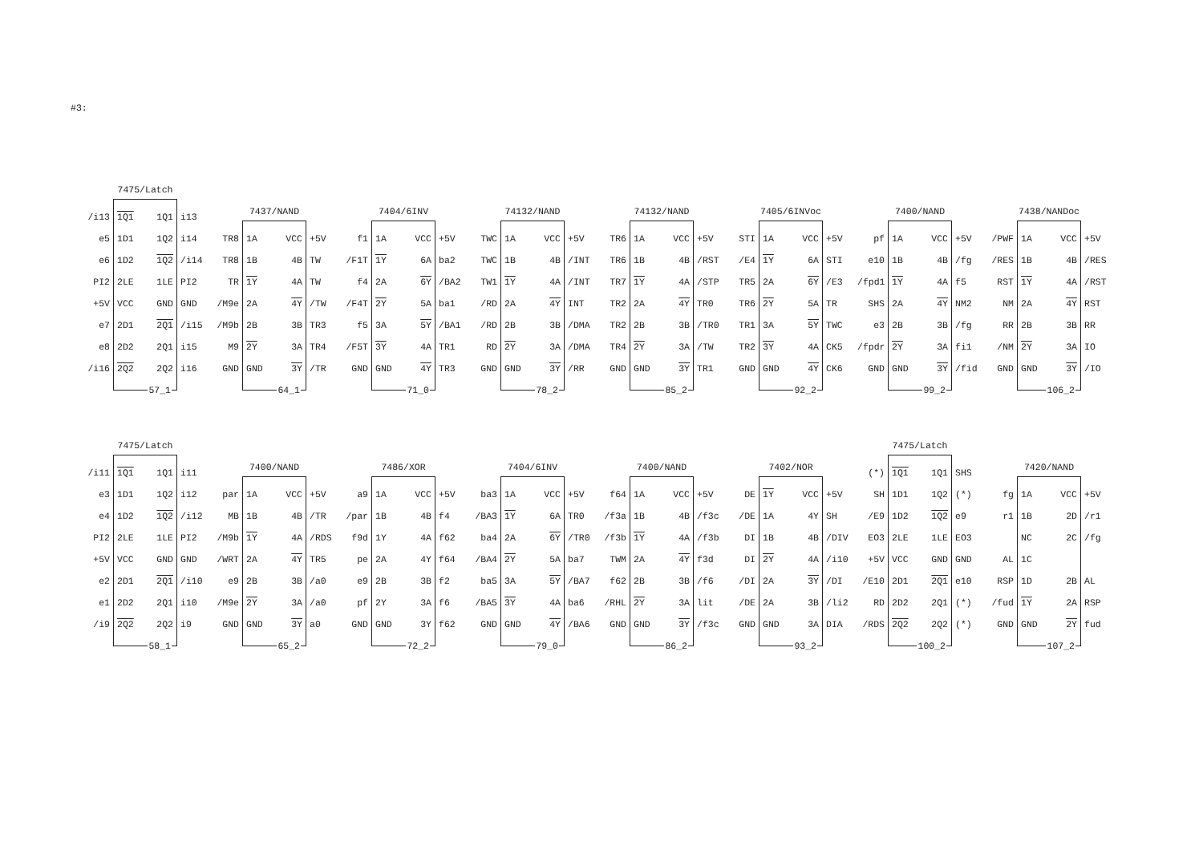#3:
7475/Latch
/i13
1Q1 1Q1
i13
e5
1D1 1Q2
i14
e6
1D2 1Q2
/i14
PI2
2LE 1LE
PI2
+5V
VCC GND
GND
e7
2D1 2Q1
/i15
e8
2D2 2Q1
i15
/i16
2Q2 2Q2
i16
57_1
7437/NAND
TR8
1A VCC
+5V
TR8
1B 4B
TW
TR
1Y 4A
TW
/M9e
2A 4Y
/TW
/M9b
2B 3B
TR3
M9
2Y 3A
TR4
GND
GND 3Y
/TR
64_1
7404/6INV
f1
1A VCC
+5V
/F1T
1Y 6A
ba2
f4
2A 6Y
/BA2
/F4T
2Y 5A
ba1
f5
3A 5Y
/BA1
/F5T
3Y 4A
TR1
GND
GND 4Y
TR3
71_0
74132/NAND
TWC
1A VCC
+5V
TWC
1B 4B
/INT
TW1
1Y 4A
/INT
/RD
2A 4Y
INT
/RD
2B 3B
/DMA
RD
2Y 3A
/DMA
GND
GND 3Y
/RR
78_2
74132/NAND
TR6
1A VCC
+5V
TR6
1B 4B
/RST
TR7
1Y 4A
/STP
TR2
2A 4Y
TR0
TR2
2B 3B
/TR0
TR4
2Y 3A
/TW
GND
GND 3Y
TR1
85_2
7405/6INVoc
STI
1A VCC
+5V
/E4
1Y 6A
STI
TR5
2A 6Y
/E3
TR6
2Y 5A
TR
TR1
3A 5Y
TWC
TR2
3Y 4A
CK5
GND
GND 4Y
CK6
92_2
7400/NAND
pf
1A VCC
+5V
e10
1B 4B
/fg
/fpd1
1Y 4A
f5
SHS
2A 4Y
NM2
e3
2B 3B
/fg
/fpdr
2Y 3A
fi1
GND
GND 3Y
/fid
99_2
7438/NANDoc
/PWF
1A VCC
+5V
/RES
1B 4B
/RES
RST
1Y 4A
/RST
NM
2A 4Y
RST
RR
2B 3B
RR
/NM
2Y 3A
IO
GND
GND 3Y
/IO
106_2
7475/Latch
/i11
1Q1 1Q1
i11
e3
1D1 1Q2
i12
e4
1D2 1Q2
/i12
PI2
2LE 1LE
PI2
+5V
VCC GND
GND
e2
2D1 2Q1
/i10
e1
2D2 2Q1
i10
/i9
2Q2 2Q2
i9
58_1
7400/NAND
par
1A VCC
+5V
MB
1B 4B
/TR
/M9b
1Y 4A
/RDS
/WRT
2A 4Y
TR5
e9
2B 3B
/a0
/M9e
2Y 3A
/a0
GND
GND 3Y
a0
65_2
7486/XOR
a9
1A VCC
+5V
/par
1B 4B
f4
f9d
1Y 4A
f62
pe
2A 4Y
f64
e9
2B 3B
f2
pf
2Y 3A
f6
GND
GND 3Y
f62
72_2
7404/6INV
ba3
1A VCC
+5V
/BA3
1Y 6A
TR0
ba4
2A 6Y
/TR0
/BA4
2Y 5A
ba7
ba5
3A 5Y
/BA7
/BA5
3Y 4A
ba6
GND
GND 4Y
/BA6
79_0
7400/NAND
f64
1A VCC
+5V
/f3a
1B 4B
/f3c
/f3b
1Y 4A
/f3b
TWM
2A 4Y
f3d
f62
2B 3B
/f6
/RHL
2Y 3A
lit
GND
GND 3Y
/f3c
86_2
7402/NOR
DE
1Y VCC
+5V
/DE
1A 4Y
SH
DI
1B 4B
/DIV
DI
2Y 4A
/i10
/DI
2A 3Y
/DI
/DE
2A 3B
/li2
GND
GND 3A
DIA
93_2
7475/Latch
(*)
1Q1 1Q1
SHS
SH
1D1 1Q2
(*)
/E9
1D2 1Q2
e9
EO3
2LE 1LE
EO3
+5V
VCC GND
GND
/E10
2D1 2Q1
e10
RD
2D2 2Q1
(*)
/RDS
2Q2 2Q2
(*)
100_2
7420/NAND
fg
1A VCC
+5V
r1
1B 2D
/r1
NC 2C
/fg
AL
1C
RSP
1D 2B
AL
/fud
1Y 2A
RSP
GND
GND 2Y
fud
107_2